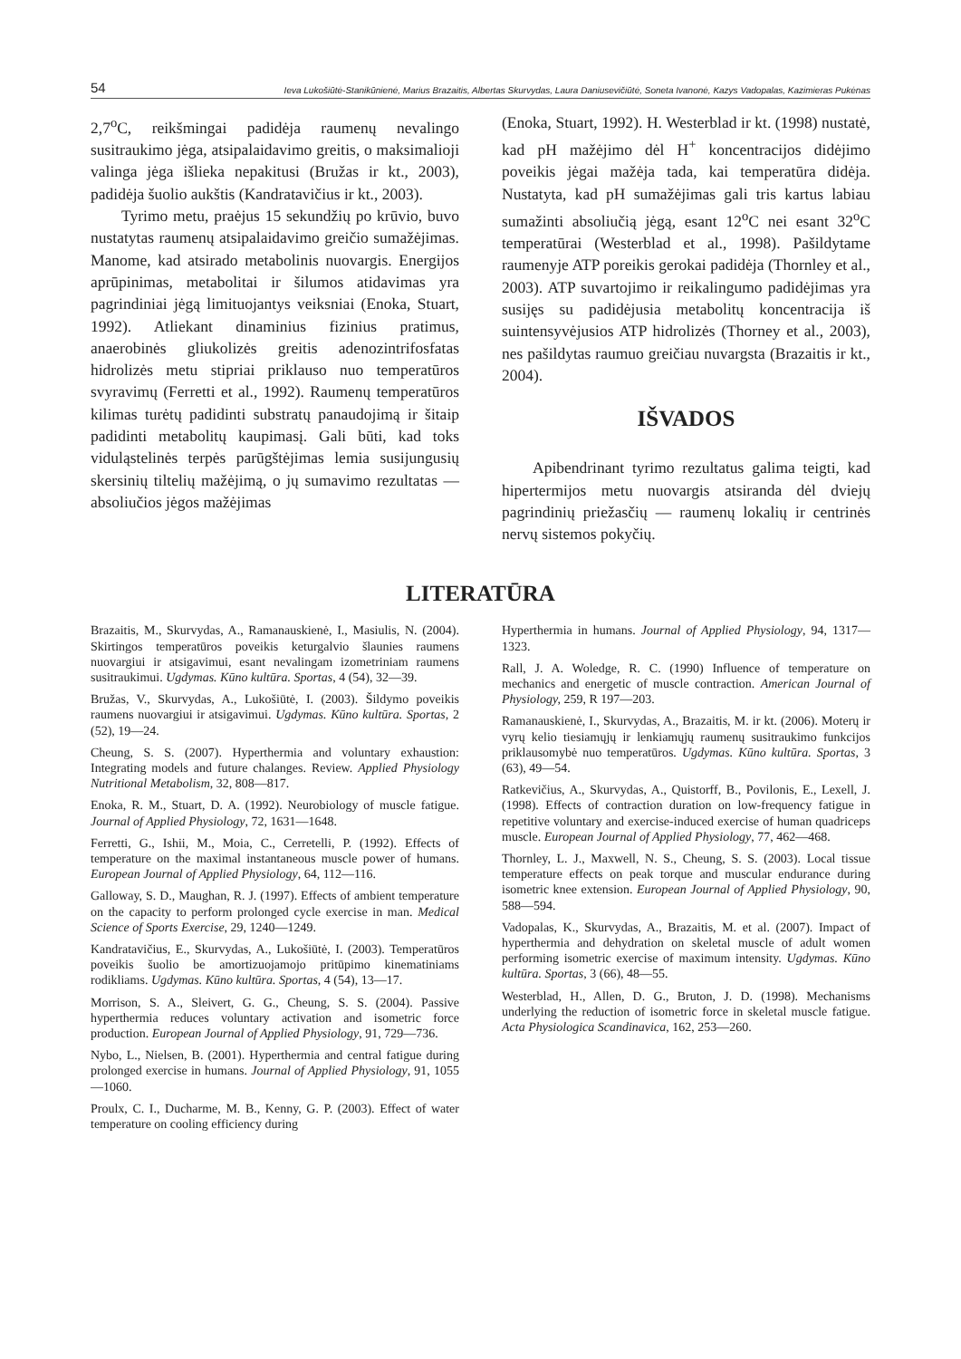54 Ieva Lukošiūtė-Stanikūnienė, Marius Brazaitis, Albertas Skurvydas, Laura Daniusevičiūtė, Soneta Ivanonė, Kazys Vadopalas, Kazimieras Pukėnas
2,7<sup>o</sup>C, reikšmingai padidėja raumenų nevalingo susitraukimo jėga, atsipalaidavimo greitis, o maksimalioji valinga jėga išlieka nepakitusi (Bružas ir kt., 2003), padidėja šuolio aukštis (Kandratavičius ir kt., 2003).
Tyrimo metu, praėjus 15 sekundžių po krūvio, buvo nustatytas raumenų atsipalaidavimo greičio sumažėjimas. Manome, kad atsirado metabolinis nuovargis. Energijos aprūpinimas, metabolitai ir šilumos atidavimas yra pagrindiniai jėgą limituojantys veiksniai (Enoka, Stuart, 1992). Atliekant dinaminius fizinius pratimus, anaerobinės gliukolizės greitis adenozintrifosfatas hidrolizės metu stipriai priklauso nuo temperatūros svyravimų (Ferretti et al., 1992). Raumenų temperatūros kilimas turėtų padidinti substratų panaudojimą ir šitaip padidinti metabolitų kaupimasį. Gali būti, kad toks viduląstelinės terpės parūgštėjimas lemia susijungusių skersinių tiltelių mažėjimą, o jų sumavimo rezultatas — absoliučios jėgos mažėjimas
(Enoka, Stuart, 1992). H. Westerblad ir kt. (1998) nustatė, kad pH mažėjimo dėl H<sup>+</sup> koncentracijos didėjimo poveikis jėgai mažėja tada, kai temperatūra didėja. Nustatyta, kad pH sumažėjimas gali tris kartus labiau sumažinti absoliučią jėgą, esant 12<sup>o</sup>C nei esant 32<sup>o</sup>C temperatūrai (Westerblad et al., 1998). Pašildytame raumenyje ATP poreikis gerokai padidėja (Thornley et al., 2003). ATP suvartojimo ir reikalingumo padidėjimas yra susijęs su padidėjusia metabolitų koncentracija iš suintensyvėjusios ATP hidrolizės (Thorney et al., 2003), nes pašildytas raumuo greičiau nuvargsta (Brazaitis ir kt., 2004).
IŠVADOS
Apibendrinant tyrimo rezultatus galima teigti, kad hipertermijos metu nuovargis atsiranda dėl dviejų pagrindinių priežasčių — raumenų lokalių ir centrinės nervų sistemos pokyčių.
LITERATŪRA
Brazaitis, M., Skurvydas, A., Ramanauskienė, I., Masiulis, N. (2004). Skirtingos temperatūros poveikis keturgalvio šlaunies raumens nuovargiui ir atsigavimui, esant nevalingam izometriniam raumens susitraukimui. Ugdymas. Kūno kultūra. Sportas, 4 (54), 32—39.
Bružas, V., Skurvydas, A., Lukošiūtė, I. (2003). Šildymo poveikis raumens nuovargiui ir atsigavimui. Ugdymas. Kūno kultūra. Sportas, 2 (52), 19—24.
Cheung, S. S. (2007). Hyperthermia and voluntary exhaustion: Integrating models and future chalanges. Review. Applied Physiology Nutritional Metabolism, 32, 808—817.
Enoka, R. M., Stuart, D. A. (1992). Neurobiology of muscle fatigue. Journal of Applied Physiology, 72, 1631—1648.
Ferretti, G., Ishii, M., Moia, C., Cerretelli, P. (1992). Effects of temperature on the maximal instantaneous muscle power of humans. European Journal of Applied Physiology, 64, 112—116.
Galloway, S. D., Maughan, R. J. (1997). Effects of ambient temperature on the capacity to perform prolonged cycle exercise in man. Medical Science of Sports Exercise, 29, 1240—1249.
Kandratavičius, E., Skurvydas, A., Lukošiūtė, I. (2003). Temperatūros poveikis šuolio be amortizuojamojo pritūpimo kinematiniams rodikliams. Ugdymas. Kūno kultūra. Sportas, 4 (54), 13—17.
Morrison, S. A., Sleivert, G. G., Cheung, S. S. (2004). Passive hyperthermia reduces voluntary activation and isometric force production. European Journal of Applied Physiology, 91, 729—736.
Nybo, L., Nielsen, B. (2001). Hyperthermia and central fatigue during prolonged exercise in humans. Journal of Applied Physiology, 91, 1055—1060.
Proulx, C. I., Ducharme, M. B., Kenny, G. P. (2003). Effect of water temperature on cooling efficiency during
Hyperthermia in humans. Journal of Applied Physiology, 94, 1317—1323.
Rall, J. A. Woledge, R. C. (1990) Influence of temperature on mechanics and energetic of muscle contraction. American Journal of Physiology, 259, R 197—203.
Ramanauskienė, I., Skurvydas, A., Brazaitis, M. ir kt. (2006). Moterų ir vyrų kelio tiesiamųjų ir lenkiamųjų raumenų susitraukimo funkcijos priklausomybė nuo temperatūros. Ugdymas. Kūno kultūra. Sportas, 3 (63), 49—54.
Ratkevičius, A., Skurvydas, A., Quistorff, B., Povilonis, E., Lexell, J. (1998). Effects of contraction duration on low-frequency fatigue in repetitive voluntary and exercise-induced exercise of human quadriceps muscle. European Journal of Applied Physiology, 77, 462—468.
Thornley, L. J., Maxwell, N. S., Cheung, S. S. (2003). Local tissue temperature effects on peak torque and muscular endurance during isometric knee extension. European Journal of Applied Physiology, 90, 588—594.
Vadopalas, K., Skurvydas, A., Brazaitis, M. et al. (2007). Impact of hyperthermia and dehydration on skeletal muscle of adult women performing isometric exercise of maximum intensity. Ugdymas. Kūno kultūra. Sportas, 3 (66), 48—55.
Westerblad, H., Allen, D. G., Bruton, J. D. (1998). Mechanisms underlying the reduction of isometric force in skeletal muscle fatigue. Acta Physiologica Scandinavica, 162, 253—260.